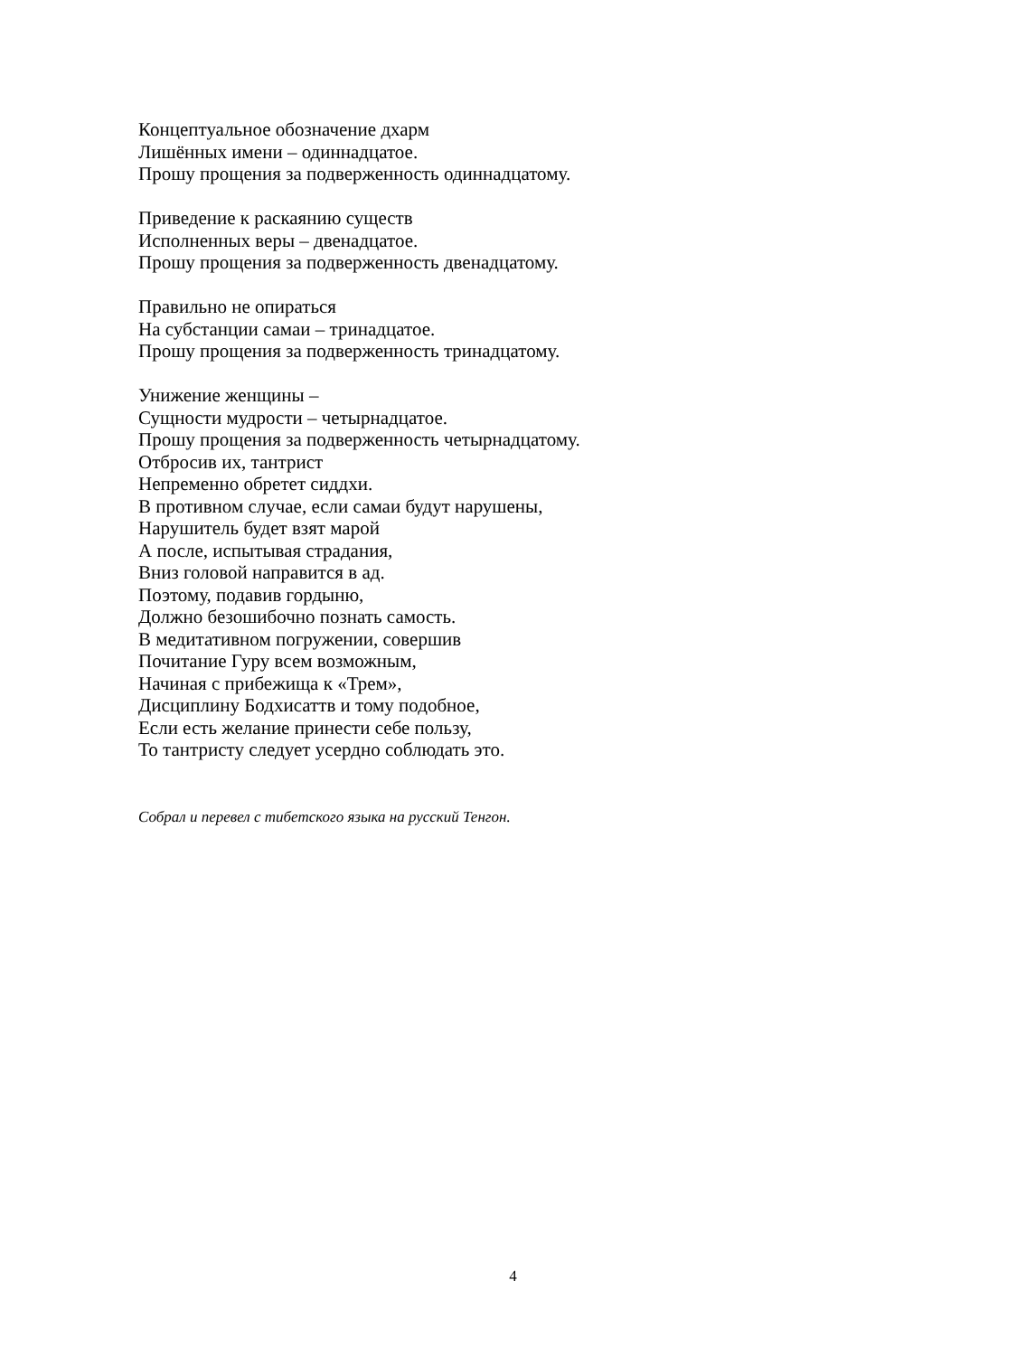Концептуальное обозначение дхарм
Лишённых имени – одиннадцатое.
Прошу прощения за подверженность одиннадцатому.
Приведение к раскаянию существ
Исполненных веры – двенадцатое.
Прошу прощения за подверженность двенадцатому.
Правильно не опираться
На субстанции самаи – тринадцатое.
Прошу прощения за подверженность тринадцатому.
Унижение женщины –
Сущности мудрости – четырнадцатое.
Прошу прощения за подверженность четырнадцатому.
Отбросив их, тантрист
Непременно обретет сиддхи.
В противном случае, если самаи будут нарушены,
Нарушитель будет взят марой
А после, испытывая страдания,
Вниз головой направится в ад.
Поэтому, подавив гордыню,
Должно безошибочно познать самость.
В медитативном погружении, совершив
Почитание Гуру всем возможным,
Начиная с прибежища к «Трем»,
Дисциплину Бодхисаттв и тому подобное,
Если есть желание принести себе пользу,
То тантристу следует усердно соблюдать это.
Собрал и перевел с тибетского языка на русский Тенгон.
4